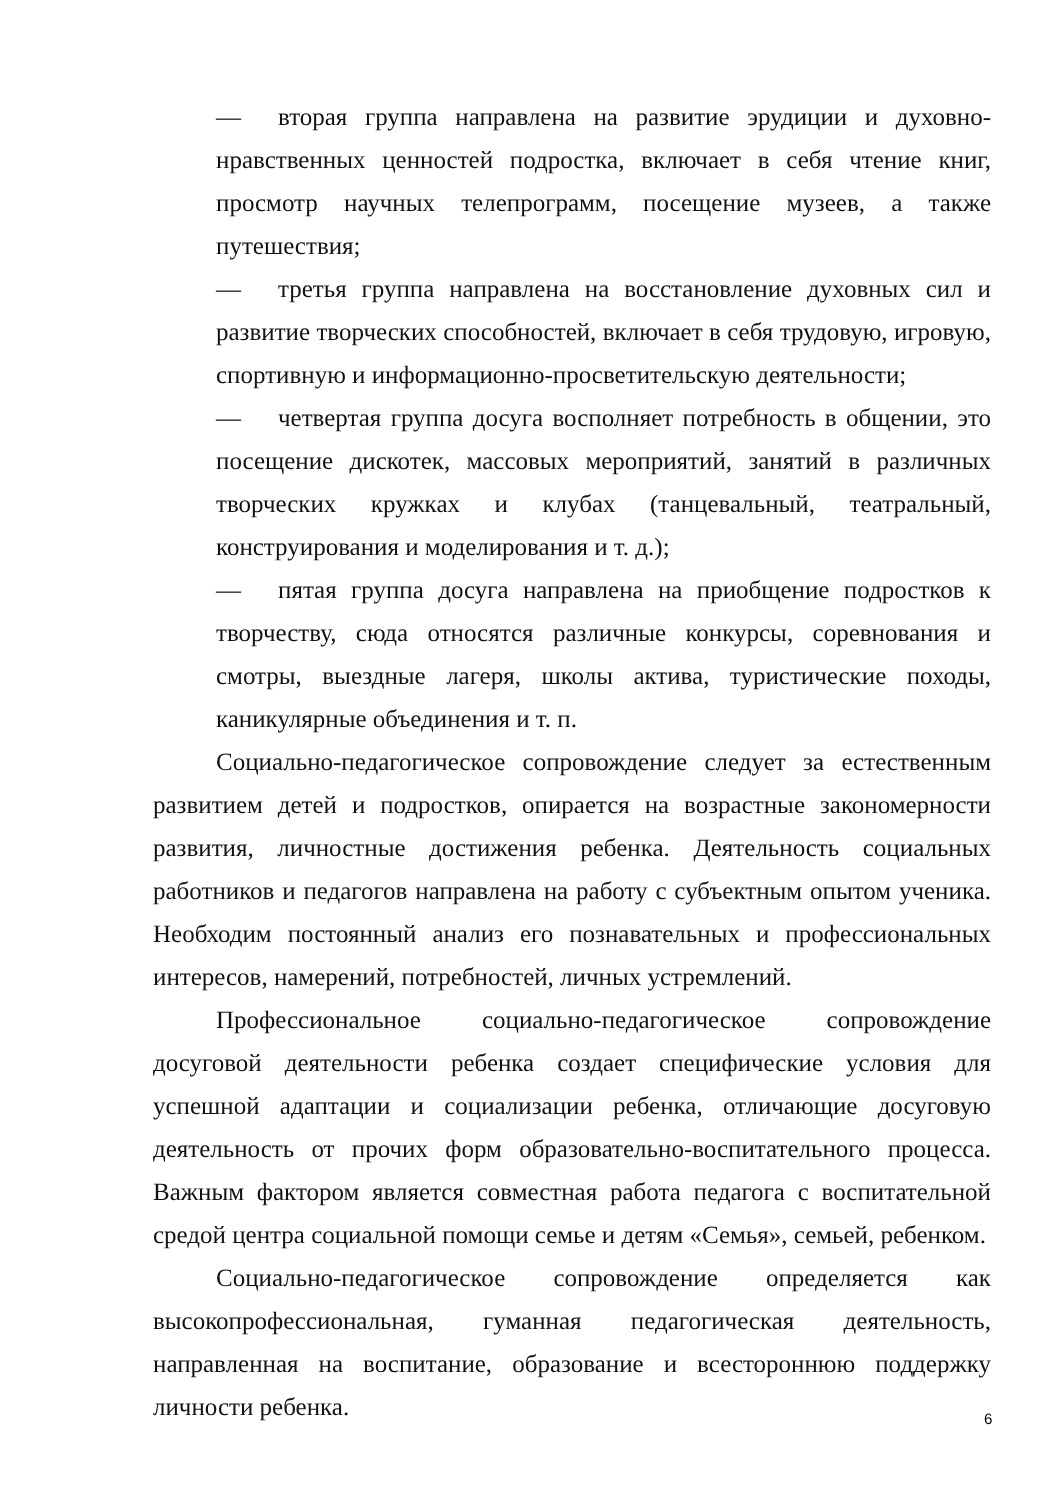— вторая группа направлена на развитие эрудиции и духовно-нравственных ценностей подростка, включает в себя чтение книг, просмотр научных телепрограмм, посещение музеев, а также путешествия;
— третья группа направлена на восстановление духовных сил и развитие творческих способностей, включает в себя трудовую, игровую, спортивную и информационно-просветительскую деятельности;
— четвертая группа досуга восполняет потребность в общении, это посещение дискотек, массовых мероприятий, занятий в различных творческих кружках и клубах (танцевальный, театральный, конструирования и моделирования и т. д.);
— пятая группа досуга направлена на приобщение подростков к творчеству, сюда относятся различные конкурсы, соревнования и смотры, выездные лагеря, школы актива, туристические походы, каникулярные объединения и т. п.
Социально-педагогическое сопровождение следует за естественным развитием детей и подростков, опирается на возрастные закономерности развития, личностные достижения ребенка. Деятельность социальных работников и педагогов направлена на работу с субъектным опытом ученика. Необходим постоянный анализ его познавательных и профессиональных интересов, намерений, потребностей, личных устремлений.
Профессиональное социально-педагогическое сопровождение досуговой деятельности ребенка создает специфические условия для успешной адаптации и социализации ребенка, отличающие досуговую деятельность от прочих форм образовательно-воспитательного процесса. Важным фактором является совместная работа педагога с воспитательной средой центра социальной помощи семье и детям «Семья», семьей, ребенком.
Социально-педагогическое сопровождение определяется как высокопрофессиональная, гуманная педагогическая деятельность, направленная на воспитание, образование и всестороннюю поддержку личности ребенка.
6